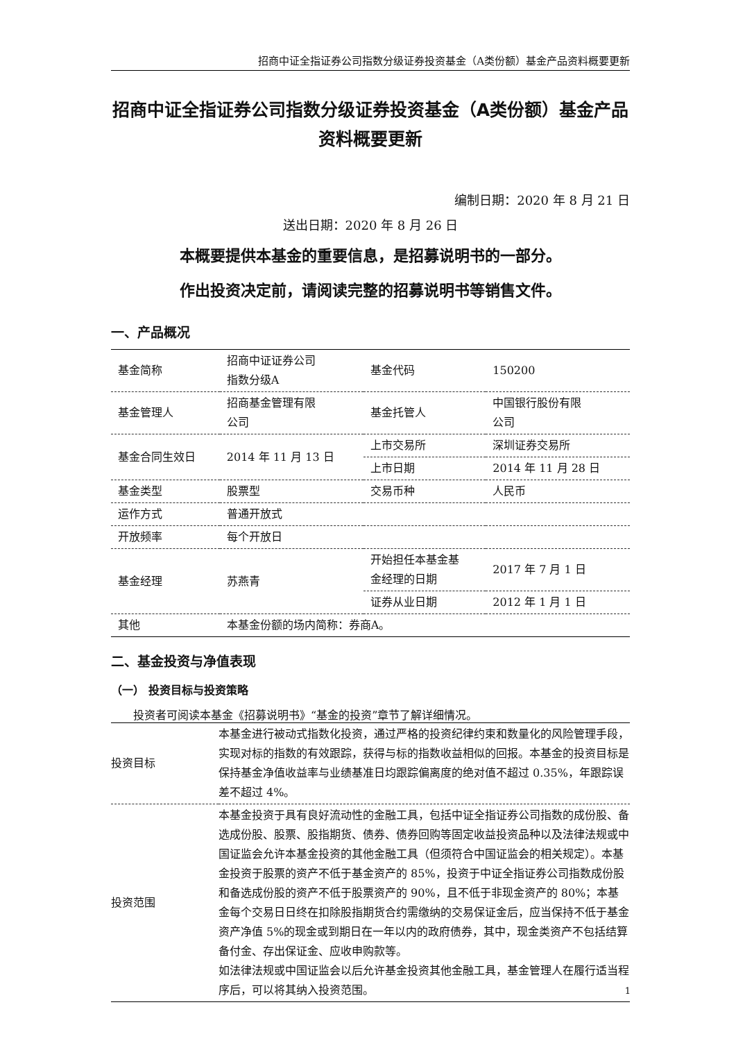招商中证全指证券公司指数分级证券投资基金（A类份额）基金产品资料概要更新
招商中证全指证券公司指数分级证券投资基金（A类份额）基金产品资料概要更新
编制日期：2020 年 8 月 21 日
送出日期：2020 年 8 月 26 日
本概要提供本基金的重要信息，是招募说明书的一部分。
作出投资决定前，请阅读完整的招募说明书等销售文件。
一、产品概况
| 基金简称 | 招商中证证券公司 指数分级A | 基金代码 | 150200 |
| 基金管理人 | 招商基金管理有限 公司 | 基金托管人 | 中国银行股份有限 公司 |
| 基金合同生效日 | 2014 年 11 月 13 日 | 上市交易所 | 深圳证券交易所 |
| | | 上市日期 | 2014 年 11 月 28 日 |
| 基金类型 | 股票型 | 交易币种 | 人民币 |
| 运作方式 | 普通开放式 | | |
| 开放频率 | 每个开放日 | | |
| 基金经理 | 苏燕青 | 开始担任本基金基 金经理的日期 | 2017 年 7 月 1 日 |
| | | 证券从业日期 | 2012 年 1 月 1 日 |
| 其他 | 本基金份额的场内简称：券商A。 | | |
二、基金投资与净值表现
（一） 投资目标与投资策略
投资者可阅读本基金《招募说明书》“基金的投资”章节了解详细情况。
| 投资目标 | 本基金进行被动式指数化投资，通过严格的投资纪律约束和数量化的风险管理手段，实现对标的指数的有效跟踪，获得与标的指数收益相似的回报。本基金的投资目标是保持基金净值收益率与业绩基准日均跟踪偏离度的绝对值不超过 0.35%，年跟踪误差不超过 4%。 |
| 投资范围 | 本基金投资于具有良好流动性的金融工具，包括中证全指证券公司指数的成份股、备选成份股、股票、股指期货、债券、债券回购等固定收益投资品种以及法律法规或中国证监会允许本基金投资的其他金融工具（但须符合中国证监会的相关规定）。本基金投资于股票的资产不低于基金资产的 85%，投资于中证全指证券公司指数成份股和备选成份股的资产不低于股票资产的 90%，且不低于非现金资产的 80%；本基金每个交易日日终在扣除股指期货合约需缴纳的交易保证金后，应当保持不低于基金资产净值 5%的现金或到期日在一年以内的政府债券，其中，现金类资产不包括结算备付金、存出保证金、应收申购款等。 如法律法规或中国证监会以后允许基金投资其他金融工具，基金管理人在履行适当程序后，可以将其纳入投资范围。 |
1